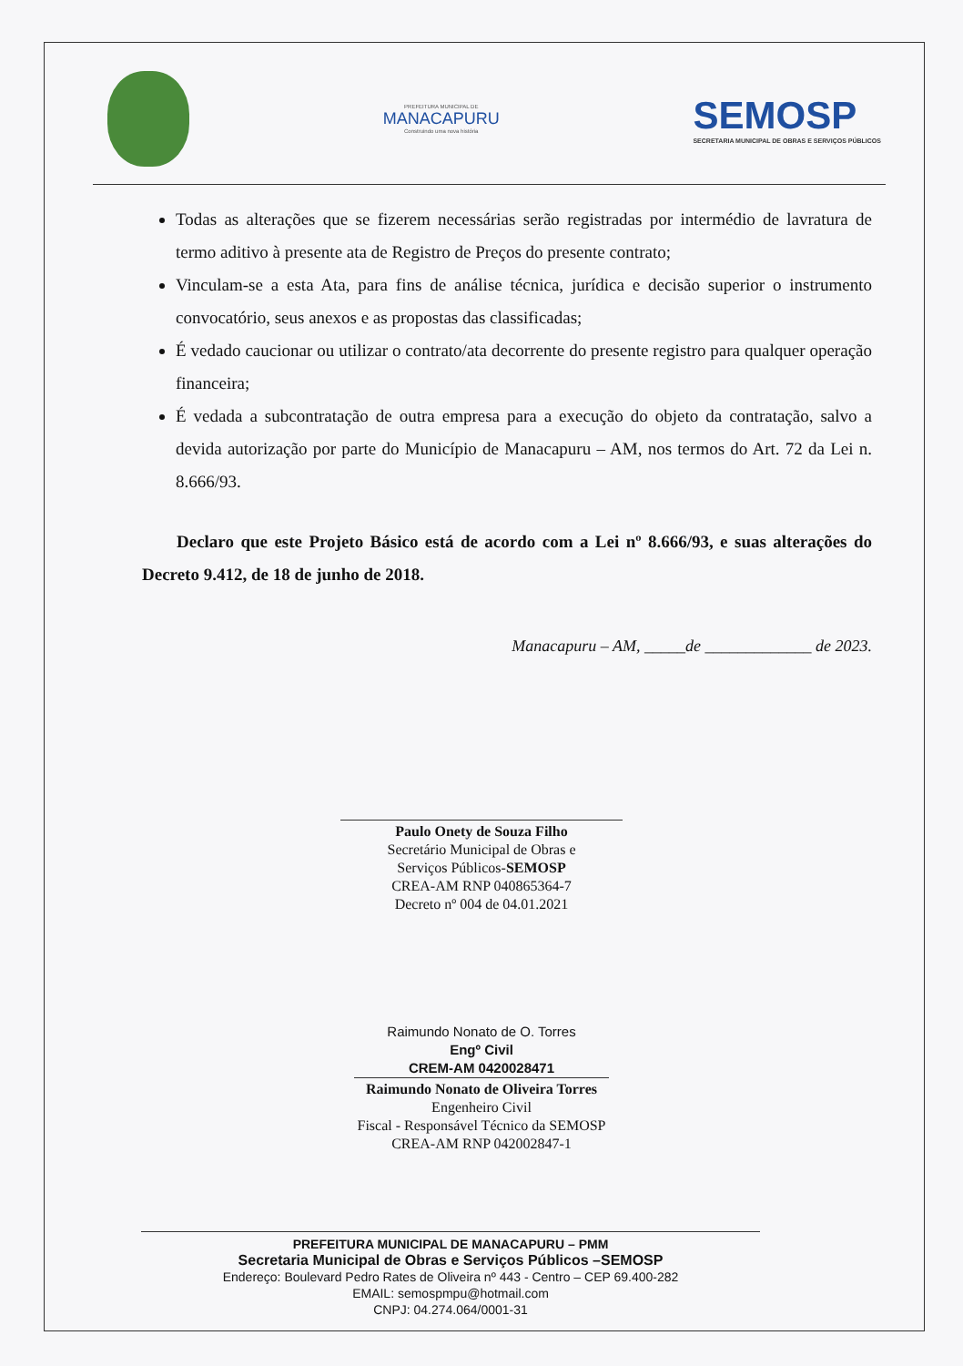PREFEITURA MUNICIPAL DE
MANACAPURU
Construindo uma nova história
SEMOSP
SECRETARIA MUNICIPAL DE OBRAS E SERVIÇOS PÚBLICOS
Todas as alterações que se fizerem necessárias serão registradas por intermédio de lavratura de termo aditivo à presente ata de Registro de Preços do presente contrato;
Vinculam-se a esta Ata, para fins de análise técnica, jurídica e decisão superior o instrumento convocatório, seus anexos e as propostas das classificadas;
É vedado caucionar ou utilizar o contrato/ata decorrente do presente registro para qualquer operação financeira;
É vedada a subcontratação de outra empresa para a execução do objeto da contratação, salvo a devida autorização por parte do Município de Manacapuru – AM, nos termos do Art. 72 da Lei n. 8.666/93.
Declaro que este Projeto Básico está de acordo com a Lei nº 8.666/93, e suas alterações do Decreto 9.412, de 18 de junho de 2018.
Manacapuru – AM, _____de _____________ de 2023.
Paulo Onety de Souza Filho
Secretário Municipal de Obras e
Serviços Públicos-SEMOSP
CREA-AM RNP 040865364-7
Decreto nº 004 de 04.01.2021
Raimundo Nonato de O. Torres
Engº Civil
CREM-AM 0420028471
Raimundo Nonato de Oliveira Torres
Engenheiro Civil
Fiscal - Responsável Técnico da SEMOSP
CREA-AM RNP 042002847-1
PREFEITURA MUNICIPAL DE MANACAPURU – PMM
Secretaria Municipal de Obras e Serviços Públicos –SEMOSP
Endereço: Boulevard Pedro Rates de Oliveira nº 443 - Centro – CEP 69.400-282
EMAIL: semospmpu@hotmail.com
CNPJ: 04.274.064/0001-31